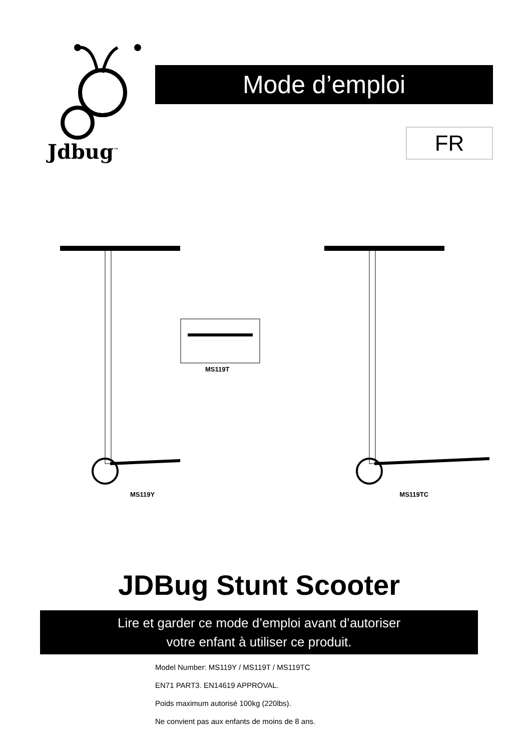Jdbug<sup>™</sup>
Mode d’emploi
FR
MS119Y
MS119T
MS119TC
JDBug Stunt Scooter
Lire et garder ce mode d’emploi avant d’autoriser
votre enfant à utiliser ce produit.
Model Number: MS119Y / MS119T / MS119TC
EN71 PART3. EN14619 APPROVAL.
Poids maximum autorisé 100kg (220lbs).
Ne convient pas aux enfants de moins de 8 ans.